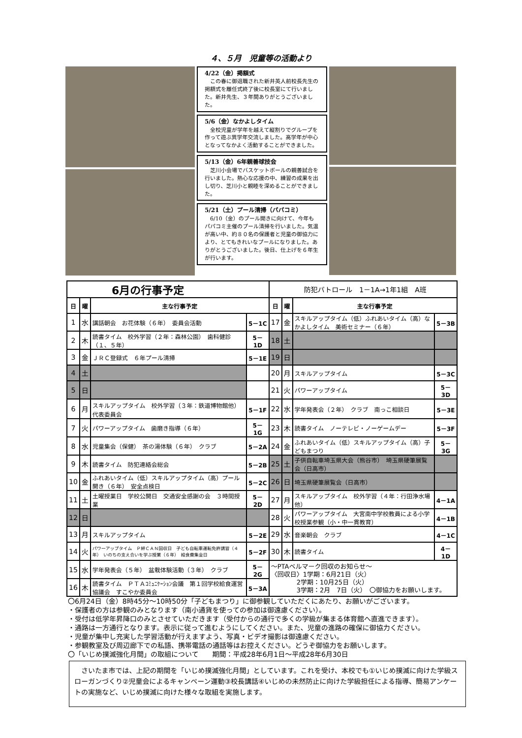４、５月　児童等の活動より
4/22（金）掲額式
　この春に御退職された新井英人前校長先生の掲額式を離任式終了後に校長室にて行いました。新井先生、３年間ありがとうございました。
5/6（金）なかよしタイム
　全校児童が学年を越えて縦割りでグループを作って遊ぶ異学年交流しました。高学年が中心となってなかよく活動することができました。
5/13（金）6年親善球技会
　芝川小会場でバスケットボールの親善試合を行いました。熱心な応援の中、練習の成果を出し切り、芝川小と親睦を深めることができました。
5/21（土）プール清掃（パパコミ）
　6/10（金）のプール開きに向けて、今年もパパコミ主催のプール清掃を行いました。気温が高い中、約８０名の保護者と児童の御協力により、とてもきれいなプールになりました。ありがとうございました。後日、仕上げを６年生が行います。
| 6月の行事予定 | | | | 防犯パトロール 1－1A→1年1組 A班 | | | |
| 日 | 曜 | 主な行事予定 | | 日 | 曜 | 主な行事予定 | |
| 1 | 水 | 講話朝会 お花体験（６年） 委員会活動 | 5－1C | 17 | 金 | スキルアップタイム（低）ふれあいタイム（高）なかよしタイム 美術セミナー（６年） | 5－3B |
| 2 | 木 | 読書タイム 校外学習（２年：森林公園） 歯科健診（１、５年） | 5－1D | 18 | 土 | | |
| 3 | 金 | ＪＲＣ登録式 ６年プール清掃 | 5－1E | 19 | 日 | | |
| 4 | 土 | | | 20 | 月 | スキルアップタイム | 5－3C |
| 5 | 日 | | | 21 | 火 | パワーアップタイム | 5－3D |
| 6 | 月 | スキルアップタイム 校外学習（３年：鉄道博物館他） 代表委員会 | 5－1F | 22 | 水 | 学年発表会（２年） クラブ 南っこ相談日 | 5－3E |
| 7 | 火 | パワーアップタイム 歯磨き指導（６年） | 5－1G | 23 | 木 | 読書タイム ノーテレビ・ノーゲームデー | 5－3F |
| 8 | 水 | 児童集会（保健） 茶の湯体験（６年） クラブ | 5－2A | 24 | 金 | ふれあいタイム（低）スキルアップタイム（高）子どもまつり | 5－3G |
| 9 | 木 | 読書タイム 防犯連絡会総会 | 5－2B | 25 | 土 | 子供自転車埼玉県大会（熊谷市） 埼玉県硬筆展覧会（日高市） | |
| 10 | 金 | ふれあいタイム（低）スキルアップタイム（高）プール開き（６年） 安全点検日 | 5－2C | 26 | 日 | 埼玉県硬筆展覧会（日高市） | |
| 11 | 土 | 土曜授業日 学校公開日 交通安全感謝の会 ３時間授業 | 5－2D | 27 | 月 | スキルアップタイム 校外学習（４年：行田浄水場他） | 4－1A |
| 12 | 日 | | | 28 | 火 | パワーアップタイム 大宮南中学校教員による小学校授業参観（小・中一貫教育） | 4－1B |
| 13 | 月 | スキルアップタイム | 5－2E | 29 | 水 | 音楽朝会 クラブ | 4－1C |
| 14 | 火 | パワーアップタイム Ｐ絆ＣＡＮ回収日 子ども自転車運転免許講習（４年） いのちの支え合いを学ぶ授業（６年） 給食費集金日 | 5－2F | 30 | 木 | 読書タイム | 4－1D |
| 15 | 水 | 学年発表会（５年） 盆栽体験活動（３年） クラブ | 5－2G | ～PTAベルマーク回収のお知らせ～ 〈回収日〉1学期：6月21日（火） 2学期：10月25日（火） 3学期：2月 7日（火） 〇御協力をお願いします。 | | | |
| 16 | 木 | 読書タイム ＰＴＡｺﾐｭﾆｹｰｼｮﾝ会議 第１回学校給食運営協議会 すこやか委員会 | 5－3A | | | | |
〇6月24日（金）8時45分～10時50分「子どもまつり」に御参観していただくにあたり、お願いがございます。
・保護者の方は参観のみとなります（南小通貨を使っての参加は御遠慮ください）。
・受付は低学年昇降口のみとさせていただきます（受付からの通行で多くの学級が集まる体育館へ直進できます）。
・通路は一方通行となります。表示に従って進むようにしてください。また、児童の進路の確保に御協力ください。
・児童が集中し充実した学習活動が行えますよう、写真・ビデオ撮影は御遠慮ください。
・参観教室及び周辺廊下での私語、携帯電話の通話等はお控えください。どうぞ御協力をお願いします。
〇「いじめ撲滅強化月間」の取組について　　期間：平成28年6月1日～平成28年6月30日
　さいたま市では、上記の期間を「いじめ撲滅強化月間」としています。これを受け、本校でも①いじめ撲滅に向けた学級スローガンづくり②児童会によるキャンペーン運動③校長講話④いじめの未然防止に向けた学級担任による指導、簡易アンケートの実施など、いじめ撲滅に向けた様々な取組を実施します。